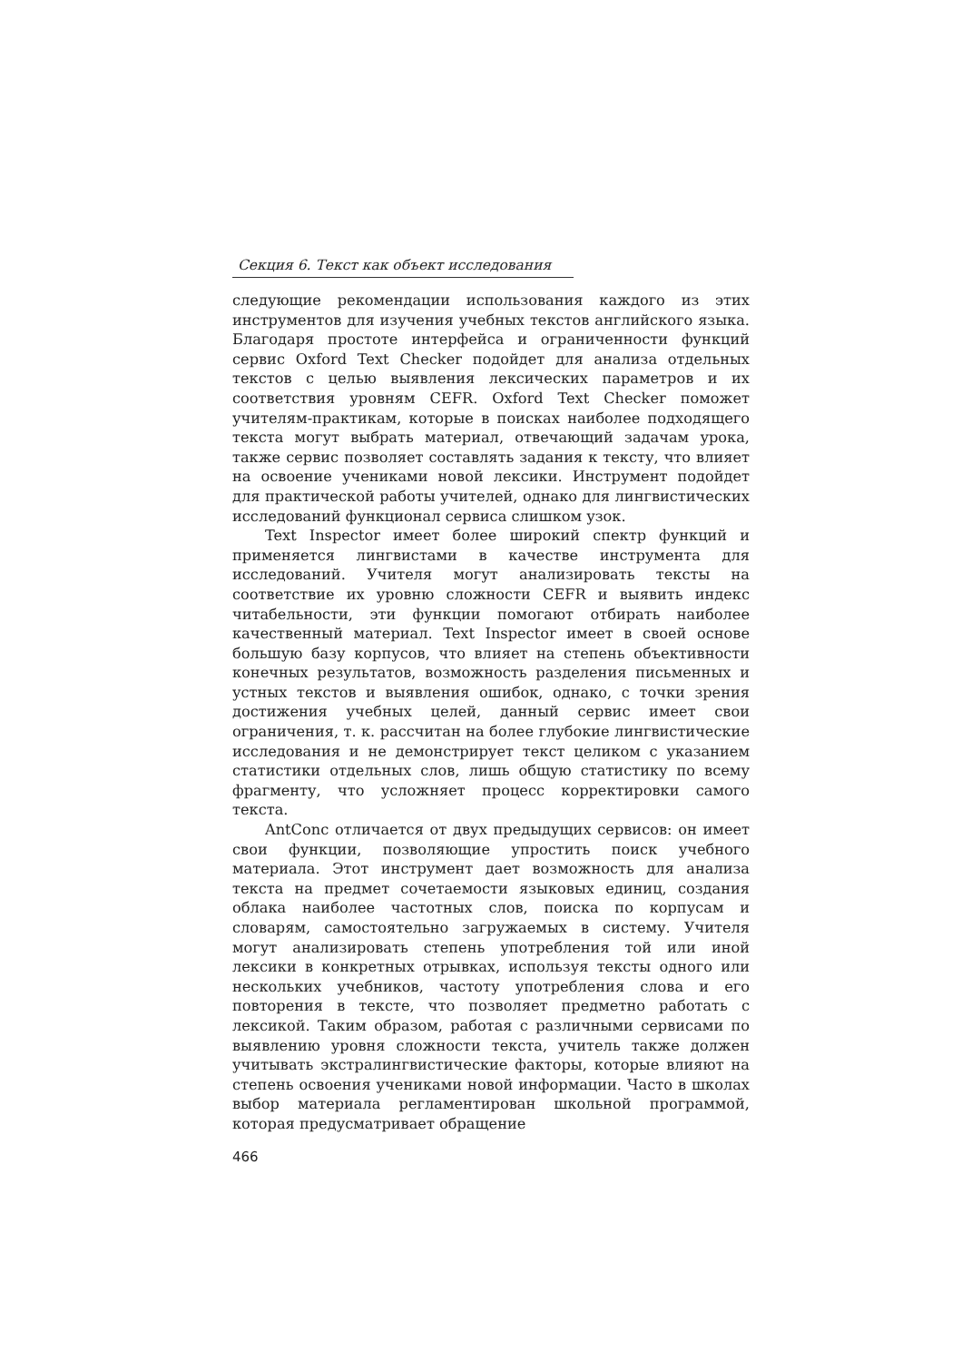Секция 6. Текст как объект исследования
следующие рекомендации использования каждого из этих инструментов для изучения учебных текстов английского языка. Благодаря простоте интерфейса и ограниченности функций сервис Oxford Text Checker подойдет для анализа отдельных текстов с целью выявления лексических параметров и их соответствия уровням CEFR. Oxford Text Checker поможет учителям-практикам, которые в поисках наиболее подходящего текста могут выбрать материал, отвечающий задачам урока, также сервис позволяет составлять задания к тексту, что влияет на освоение учениками новой лексики. Инструмент подойдет для практической работы учителей, однако для лингвистических исследований функционал сервиса слишком узок.
Text Inspector имеет более широкий спектр функций и применяется лингвистами в качестве инструмента для исследований. Учителя могут анализировать тексты на соответствие их уровню сложности CEFR и выявить индекс читабельности, эти функции помогают отбирать наиболее качественный материал. Text Inspector имеет в своей основе большую базу корпусов, что влияет на степень объективности конечных результатов, возможность разделения письменных и устных текстов и выявления ошибок, однако, с точки зрения достижения учебных целей, данный сервис имеет свои ограничения, т. к. рассчитан на более глубокие лингвистические исследования и не демонстрирует текст целиком с указанием статистики отдельных слов, лишь общую статистику по всему фрагменту, что усложняет процесс корректировки самого текста.
AntConc отличается от двух предыдущих сервисов: он имеет свои функции, позволяющие упростить поиск учебного материала. Этот инструмент дает возможность для анализа текста на предмет сочетаемости языковых единиц, создания облака наиболее частотных слов, поиска по корпусам и словарям, самостоятельно загружаемых в систему. Учителя могут анализировать степень употребления той или иной лексики в конкретных отрывках, используя тексты одного или нескольких учебников, частоту употребления слова и его повторения в тексте, что позволяет предметно работать с лексикой. Таким образом, работая с различными сервисами по выявлению уровня сложности текста, учитель также должен учитывать экстралингвистические факторы, которые влияют на степень освоения учениками новой информации. Часто в школах выбор материала регламентирован школьной программой, которая предусматривает обращение
466